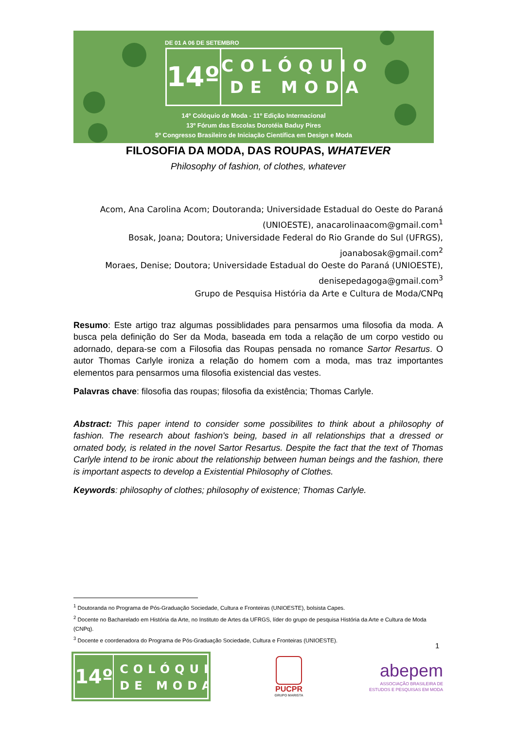DE 01 A 06 DE SETEMBRO
14º
COLÓQUIO
DE MODA
14º Colóquio de Moda - 11º Edição Internacional
13º Fórum das Escolas Dorotéia Baduy Pires
5º Congresso Brasileiro de Iniciação Científica em Design e Moda
FILOSOFIA DA MODA, DAS ROUPAS, WHATEVER
Philosophy of fashion, of clothes, whatever
Acom, Ana Carolina Acom; Doutoranda; Universidade Estadual do Oeste do Paraná (UNIOESTE), anacarolinaacom@gmail.com<sup>1</sup>
Bosak, Joana; Doutora; Universidade Federal do Rio Grande do Sul (UFRGS), joanabosak@gmail.com<sup>2</sup>
Moraes, Denise; Doutora; Universidade Estadual do Oeste do Paraná (UNIOESTE), denisepedagoga@gmail.com<sup>3</sup>
Grupo de Pesquisa História da Arte e Cultura de Moda/CNPq
Resumo: Este artigo traz algumas possiblidades para pensarmos uma filosofia da moda. A busca pela definição do Ser da Moda, baseada em toda a relação de um corpo vestido ou adornado, depara-se com a Filosofia das Roupas pensada no romance Sartor Resartus. O autor Thomas Carlyle ironiza a relação do homem com a moda, mas traz importantes elementos para pensarmos uma filosofia existencial das vestes.
Palavras chave: filosofia das roupas; filosofia da existência; Thomas Carlyle.
Abstract: This paper intend to consider some possibilites to think about a philosophy of fashion. The research about fashion's being, based in all relationships that a dressed or ornated body, is related in the novel Sartor Resartus. Despite the fact that the text of Thomas Carlyle intend to be ironic about the relationship between human beings and the fashion, there is important aspects to develop a Existential Philosophy of Clothes.
Keywords: philosophy of clothes; philosophy of existence; Thomas Carlyle.
<sup>1</sup> Doutoranda no Programa de Pós-Graduação Sociedade, Cultura e Fronteiras (UNIOESTE), bolsista Capes.
<sup>2</sup> Docente no Bacharelado em História da Arte, no Instituto de Artes da UFRGS, líder do grupo de pesquisa História da Arte e Cultura de Moda (CNPq).
<sup>3</sup> Docente e coordenadora do Programa de Pós-Graduação Sociedade, Cultura e Fronteiras (UNIOESTE).
1
14º
COLÓQUIO
DE MODA
PUCPR
GRUPO MARISTA
abepem
ASSOCIAÇÃO BRASILEIRA DE
ESTUDOS E PESQUISAS EM MODA